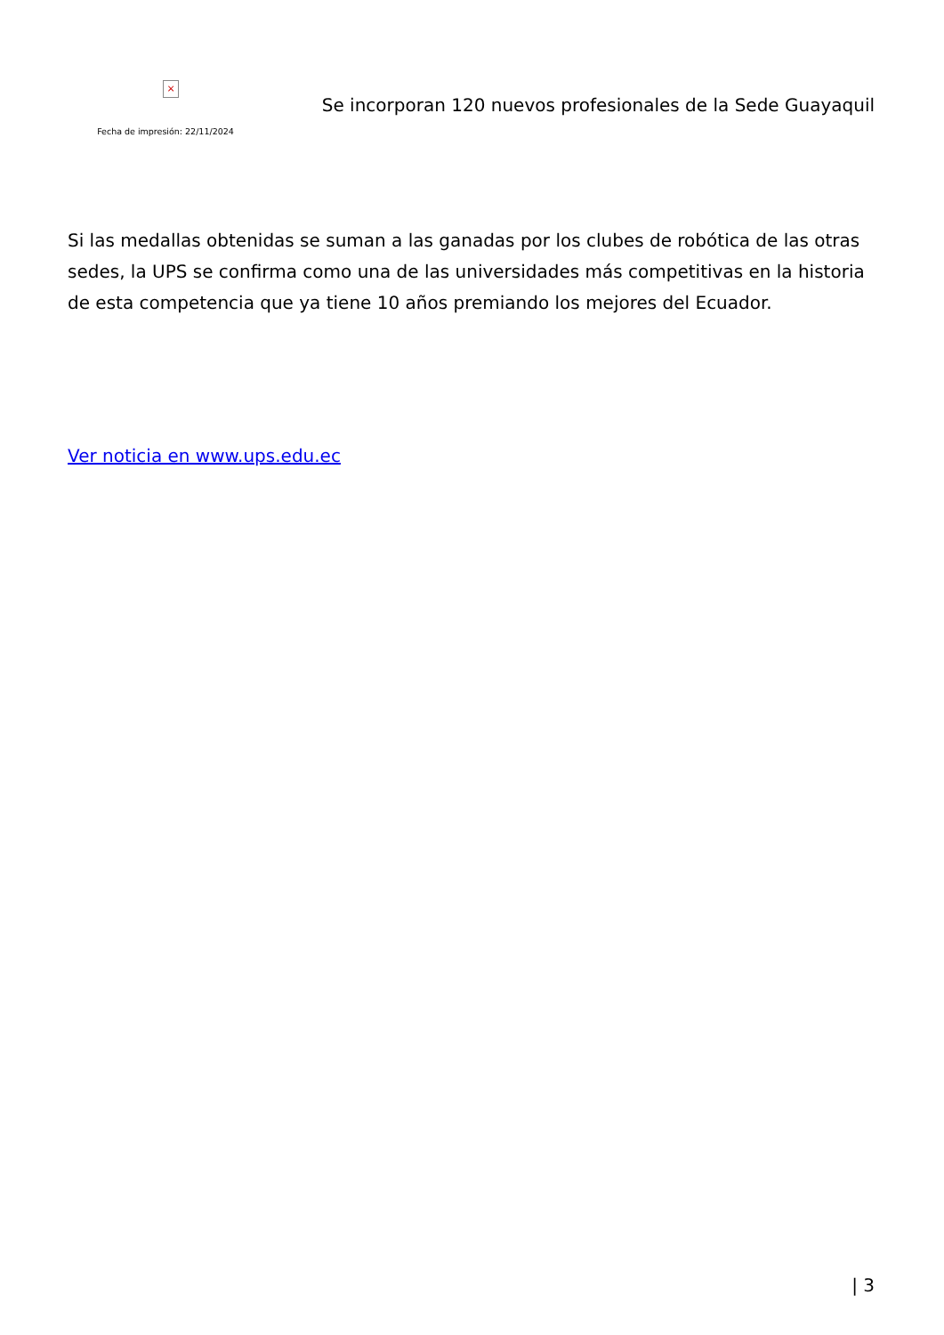×
Fecha de impresión: 22/11/2024
Se incorporan 120 nuevos profesionales de la Sede Guayaquil
Si las medallas obtenidas se suman a las ganadas por los clubes de robótica de las otras sedes, la UPS se confirma como una de las universidades más competitivas en la historia de esta competencia que ya tiene 10 años premiando los mejores del Ecuador.
Ver noticia en www.ups.edu.ec
| 3